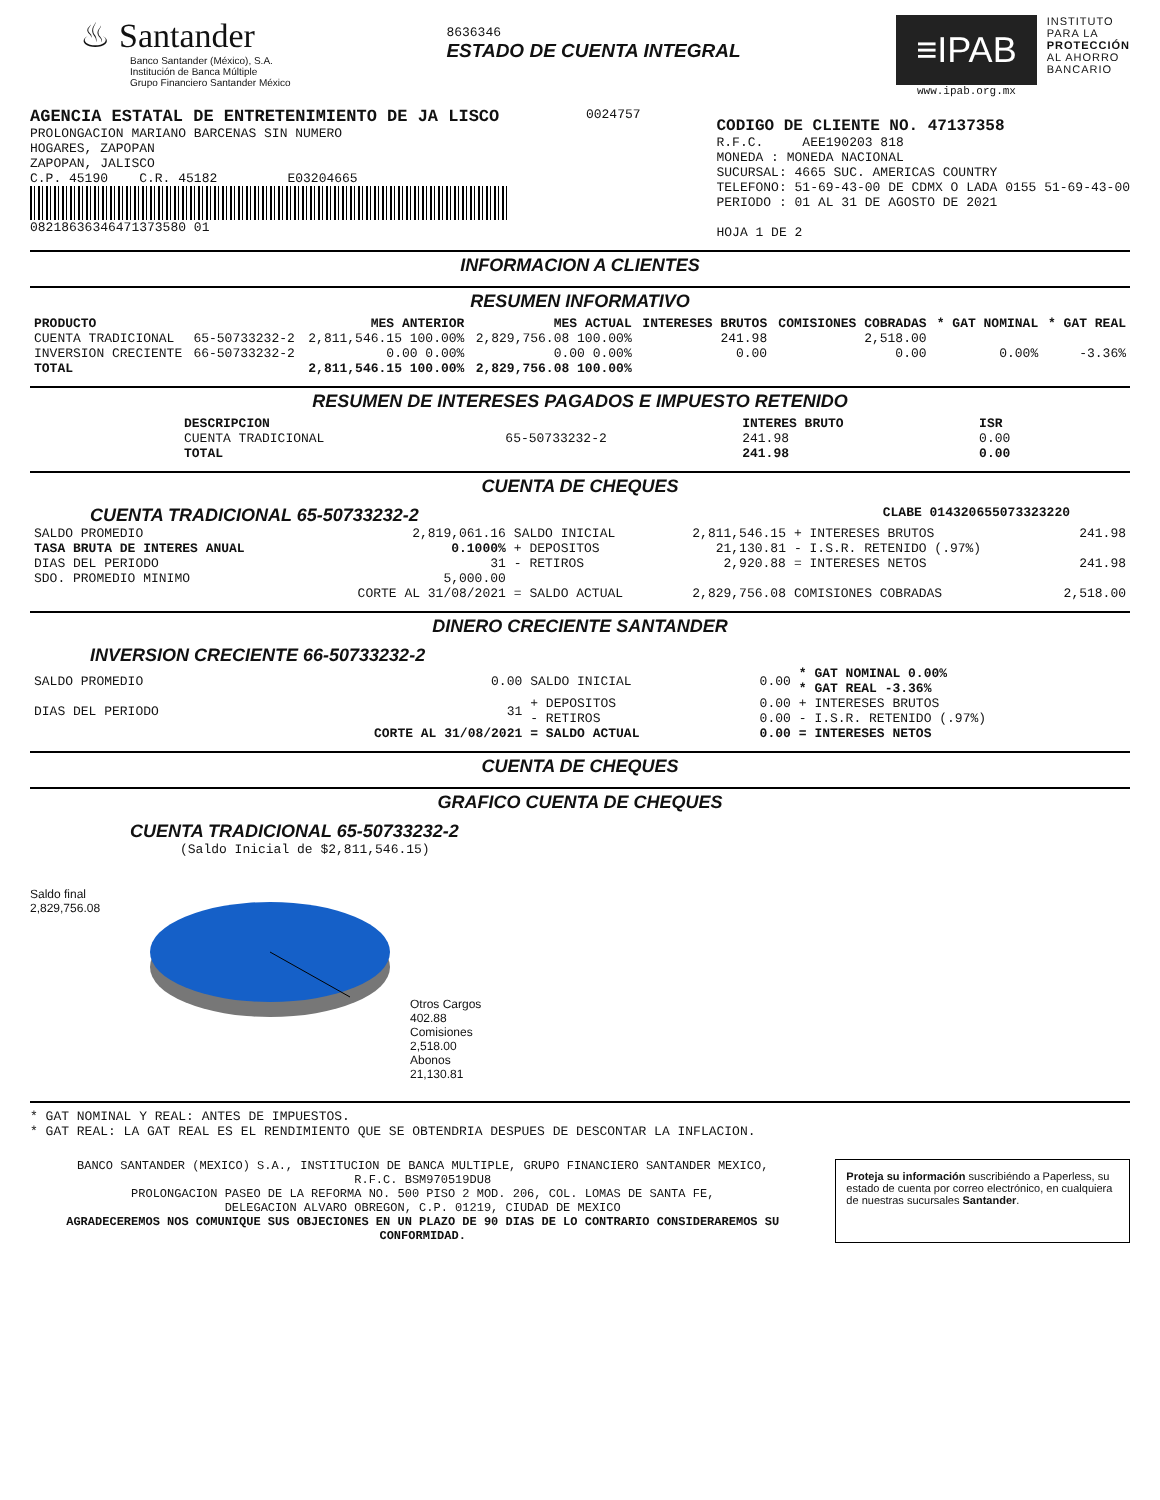♨ Santander
Banco Santander (México), S.A.
Institución de Banca Múltiple
Grupo Financiero Santander México
8636346
ESTADO DE CUENTA INTEGRAL
≡IPAB
www.ipab.org.mx
INSTITUTO
PARA LA
PROTECCIÓN
AL AHORRO
BANCARIO
AGENCIA ESTATAL DE ENTRETENIMIENTO DE JA LISCO
PROLONGACION MARIANO BARCENAS SIN NUMERO
HOGARES, ZAPOPAN
ZAPOPAN, JALISCO
C.P. 45190 C.R. 45182 E03204665
08218636346471373580 01
0024757
CODIGO DE CLIENTE NO. 47137358
R.F.C. AEE190203 818
MONEDA : MONEDA NACIONAL
SUCURSAL: 4665 SUC. AMERICAS COUNTRY
TELEFONO: 51-69-43-00 DE CDMX O LADA 0155 51-69-43-00
PERIODO : 01 AL 31 DE AGOSTO DE 2021
HOJA 1 DE 2
INFORMACION A CLIENTES
RESUMEN INFORMATIVO
| PRODUCTO | | MES ANTERIOR | MES ACTUAL | INTERESES BRUTOS | COMISIONES COBRADAS | * GAT NOMINAL | * GAT REAL |
| --- | --- | --- | --- | --- | --- | --- | --- |
| CUENTA TRADICIONAL | 65-50733232-2 | 2,811,546.15 100.00% | 2,829,756.08 100.00% | 241.98 | 2,518.00 | | |
| INVERSION CRECIENTE | 66-50733232-2 | 0.00 0.00% | 0.00 0.00% | 0.00 | 0.00 | 0.00% | -3.36% |
| TOTAL | | 2,811,546.15 100.00% | 2,829,756.08 100.00% | | | | |
RESUMEN DE INTERESES PAGADOS E IMPUESTO RETENIDO
| DESCRIPCION | | INTERES BRUTO | ISR |
| --- | --- | --- | --- |
| CUENTA TRADICIONAL | 65-50733232-2 | 241.98 | 0.00 |
| TOTAL | | 241.98 | 0.00 |
CUENTA DE CHEQUES
CUENTA TRADICIONAL 65-50733232-2 CLABE 014320655073323220
| SALDO PROMEDIO | 2,819,061.16 | SALDO INICIAL | 2,811,546.15 | + INTERESES BRUTOS | 241.98 |
| TASA BRUTA DE INTERES ANUAL | 0.1000% | + DEPOSITOS | 21,130.81 | - I.S.R. RETENIDO (.97%) | |
| DIAS DEL PERIODO | 31 | - RETIROS | 2,920.88 | = INTERESES NETOS | 241.98 |
| SDO. PROMEDIO MINIMO | 5,000.00 | | | | |
| | CORTE AL 31/08/2021 | = SALDO ACTUAL | 2,829,756.08 | COMISIONES COBRADAS | 2,518.00 |
DINERO CRECIENTE SANTANDER
INVERSION CRECIENTE 66-50733232-2
| SALDO PROMEDIO | 0.00 | SALDO INICIAL | 0.00 | * GAT NOMINAL 0.00% * GAT REAL -3.36% |
| DIAS DEL PERIODO | 31 | + DEPOSITOS - RETIROS | 0.00 0.00 | + INTERESES BRUTOS - I.S.R. RETENIDO (.97%) |
| | CORTE AL 31/08/2021 | = SALDO ACTUAL | 0.00 | = INTERESES NETOS |
CUENTA DE CHEQUES
GRAFICO CUENTA DE CHEQUES
CUENTA TRADICIONAL 65-50733232-2
(Saldo Inicial de $2,811,546.15)
Saldo final
2,829,756.08
Otros Cargos
402.88
Comisiones
2,518.00
Abonos
21,130.81
* GAT NOMINAL Y REAL: ANTES DE IMPUESTOS.
* GAT REAL: LA GAT REAL ES EL RENDIMIENTO QUE SE OBTENDRIA DESPUES DE DESCONTAR LA INFLACION.
BANCO SANTANDER (MEXICO) S.A., INSTITUCION DE BANCA MULTIPLE, GRUPO FINANCIERO SANTANDER MEXICO,
R.F.C. BSM970519DU8
PROLONGACION PASEO DE LA REFORMA NO. 500 PISO 2 MOD. 206, COL. LOMAS DE SANTA FE,
DELEGACION ALVARO OBREGON, C.P. 01219, CIUDAD DE MEXICO
AGRADECEREMOS NOS COMUNIQUE SUS OBJECIONES EN UN PLAZO DE 90 DIAS DE LO CONTRARIO CONSIDERAREMOS SU CONFORMIDAD.
Proteja su información suscribiéndo a Paperless, su estado de cuenta por correo electrónico, en cualquiera de nuestras sucursales Santander.